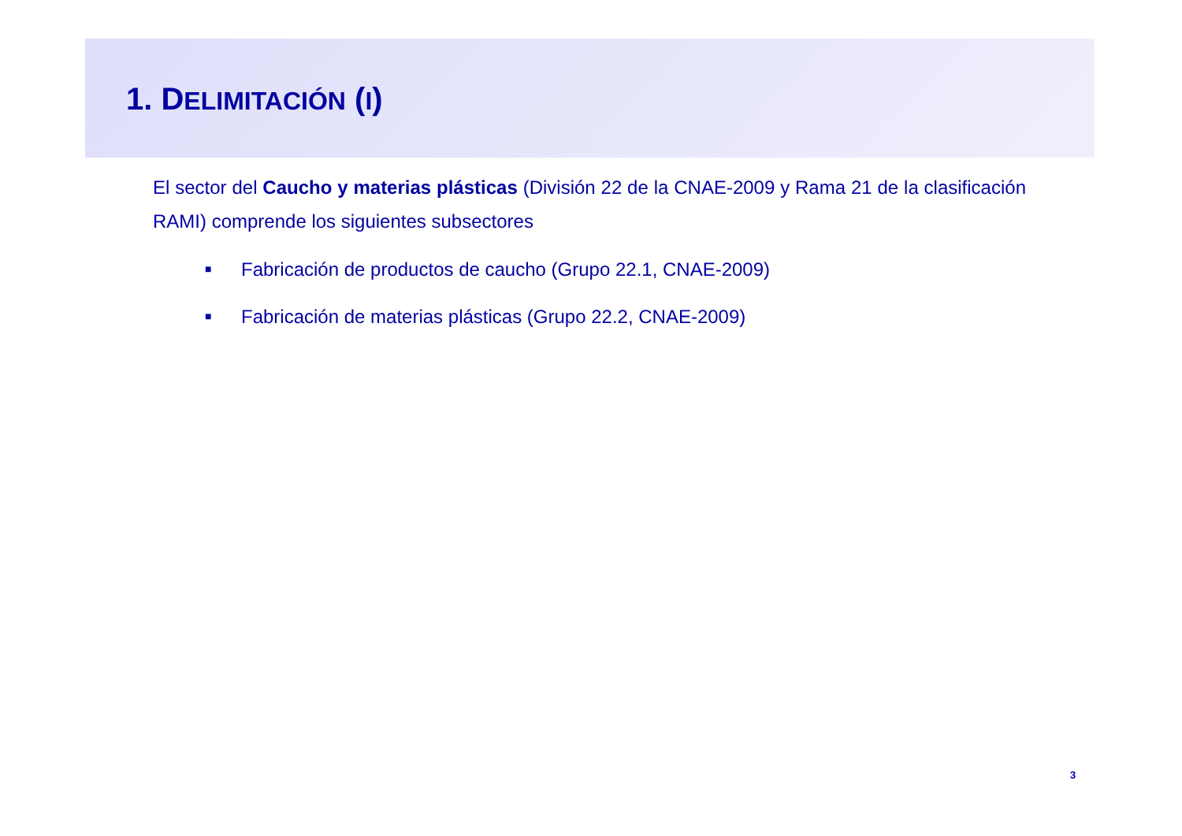1. DELIMITACIÓN (I)
El sector del Caucho y materias plásticas (División 22 de la CNAE-2009 y Rama 21 de la clasificación RAMI) comprende los siguientes subsectores
■ Fabricación de productos de caucho (Grupo 22.1, CNAE-2009)
■ Fabricación de materias plásticas (Grupo 22.2, CNAE-2009)
3